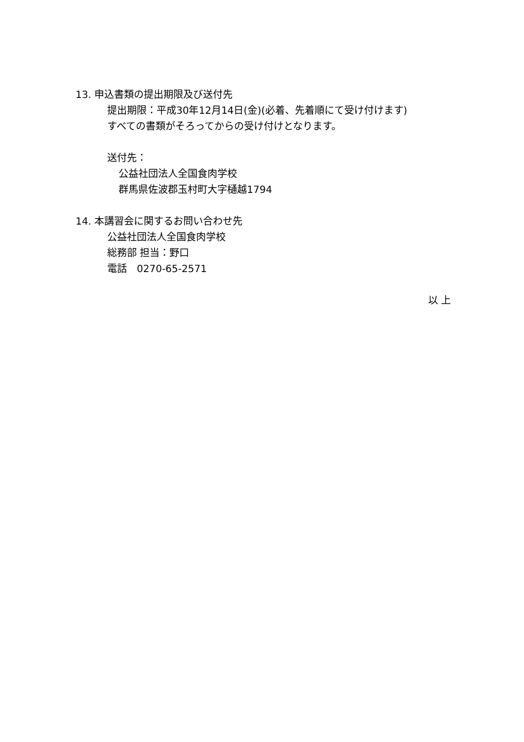13. 申込書類の提出期限及び送付先
提出期限：平成30年12月14日(金)(必着、先着順にて受け付けます)
すべての書類がそろってからの受け付けとなります。
送付先：
公益社団法人全国食肉学校
群馬県佐波郡玉村町大字樋越1794
14. 本講習会に関するお問い合わせ先
公益社団法人全国食肉学校
総務部 担当：野口
電話　0270-65-2571
以 上